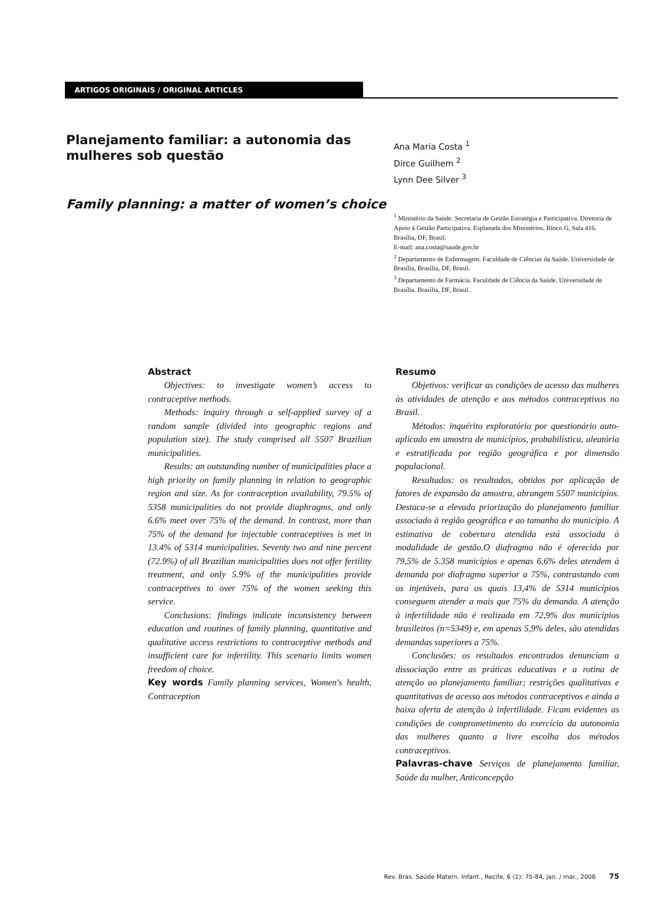ARTIGOS ORIGINAIS / ORIGINAL ARTICLES
Planejamento familiar: a autonomia das mulheres sob questão
Family planning: a matter of women’s choice
Ana Maria Costa <sup>1</sup>
Dirce Guilhem <sup>2</sup>
Lynn Dee Silver <sup>3</sup>
<sup>1</sup> Ministério da Saúde. Secretaria de Gestão Estratégia e Participativa. Diretoria de Apoio à Gestão Participativa. Esplanada dos Ministérios. Bloco G, Sala 416. Brasília, DF, Brasil.
E-mail: ana.costa@saude.gov.br
<sup>2</sup> Departamento de Enfermagem. Faculdade de Ciências da Saúde. Universidade de Brasília, Brasília, DF, Brasil.
<sup>3</sup> Departamento de Farmácia. Faculdade de Ciência da Saúde. Universidade de Brasília. Brasília, DF, Brasil.
Abstract
Objectives: to investigate women’s access to contraceptive methods.
Methods: inquiry through a self-applied survey of a random sample (divided into geographic regions and population size). The study comprised all 5507 Brazilian municipalities.
Results: an outstanding number of municipalities place a high priority on family planning in relation to geographic region and size. As for contraception availability, 79.5% of 5358 municipalities do not provide diaphragms, and only 6.6% meet over 75% of the demand. In contrast, more than 75% of the demand for injectable contraceptives is met in 13.4% of 5314 municipalities. Seventy two and nine percent (72.9%) of all Brazilian municipalities does not offer fertility treatment, and only 5.9% of the municipalities provide contraceptives to over 75% of the women seeking this service.
Conclusions: findings indicate inconsistency between education and routines of family planning, quantitative and qualitative access restrictions to contraceptive methods and insufficient care for infertility. This scenario limits women freedom of choice.
Key words Family planning services, Women's health, Contraception
Resumo
Objetivos: verificar as condições de acesso das mulheres às atividades de atenção e aos métodos contraceptivos no Brasil.
Métodos: inquérito exploratório por questionário auto-aplicado em amostra de municípios, probabilística, aleatória e estratificada por região geográfica e por dimensão populacional.
Resultados: os resultados, obtidos por aplicação de fatores de expansão da amostra, abrangem 5507 municípios. Destaca-se a elevada priorização do planejamento familiar associado à região geográfica e ao tamanho do município. A estimativa de cobertura atendida está associada à modalidade de gestão.O diafragma não é oferecido por 79,5% de 5.358 municípios e apenas 6,6% deles atendem à demanda por diafragma superior a 75%, contrastando com os injetáveis, para os quais 13,4% de 5314 municípios conseguem atender a mais que 75% da demanda. A atenção à infertilidade não é realizada em 72,9% dos municípios brasileiros (n=5349) e, em apenas 5,9% deles, são atendidas demandas superiores a 75%.
Conclusões: os resultados encontrados denunciam a dissociação entre as práticas educativas e a rotina de atenção ao planejamento familiar; restrições qualitativas e quantitativas de acesso aos métodos contraceptivos e ainda a baixa oferta de atenção à infertilidade. Ficam evidentes as condições de comprometimento do exercício da autonomia das mulheres quanto a livre escolha dos métodos contraceptivos.
Palavras-chave Serviços de planejamento familiar, Saúde da mulher, Anticoncepção
Rev. Bras. Saúde Matern. Infant., Recife, 6 (1): 75-84, jan. / mar., 2006 75